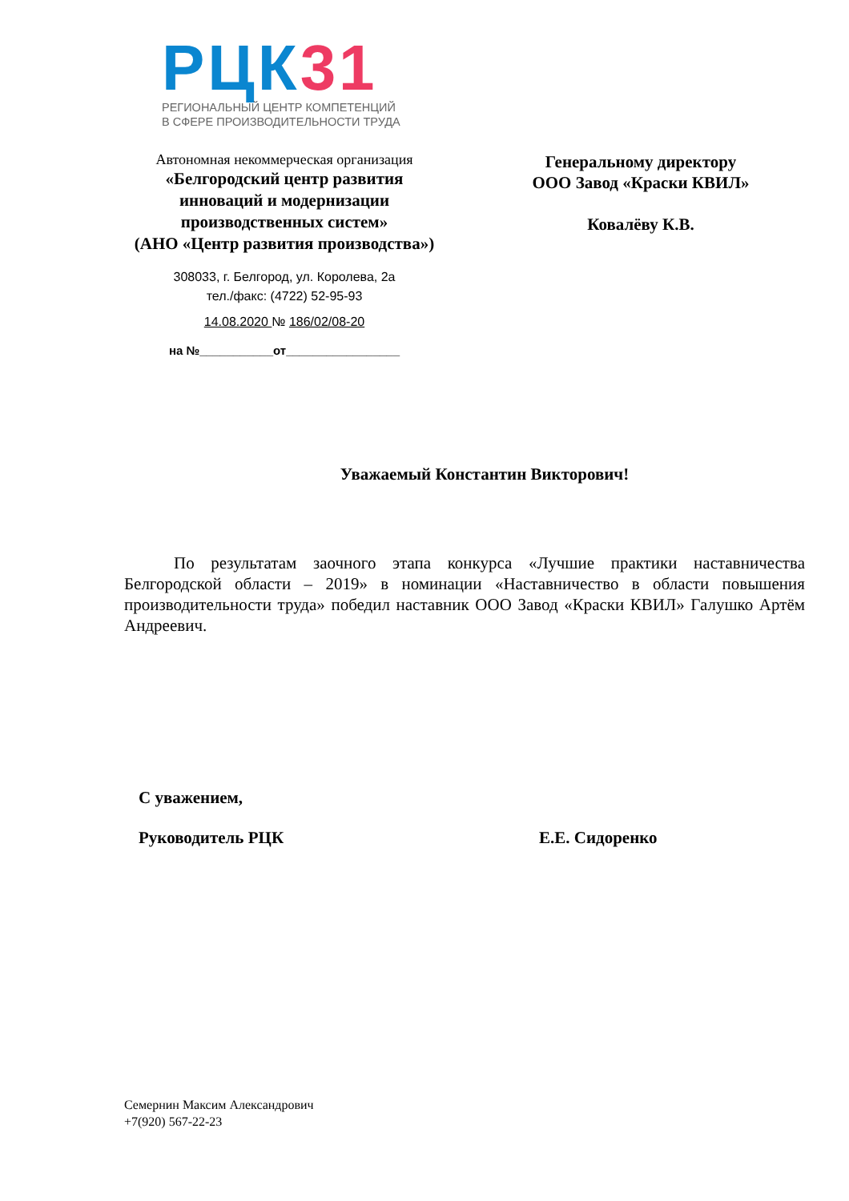РЦК 31
РЕГИОНАЛЬНЫЙ ЦЕНТР КОМПЕТЕНЦИЙ
В СФЕРЕ ПРОИЗВОДИТЕЛЬНОСТИ ТРУДА
Автономная некоммерческая организация
«Белгородский центр развития
инноваций и модернизации
производственных систем»
(АНО «Центр развития производства»)
308033, г. Белгород, ул. Королева, 2а
тел./факс: (4722) 52-95-93
14.08.2020 № 186/02/08-20
на №___________от_________________
Генеральному директору
ООО Завод «Краски КВИЛ»
Ковалёву К.В.
Уважаемый Константин Викторович!
По результатам заочного этапа конкурса «Лучшие практики наставничества Белгородской области – 2019» в номинации «Наставничество в области повышения производительности труда» победил наставник ООО Завод «Краски КВИЛ» Галушко Артём Андреевич.
С уважением,
Руководитель РЦК
Е.Е. Сидоренко
Семернин Максим Александрович
+7(920) 567-22-23